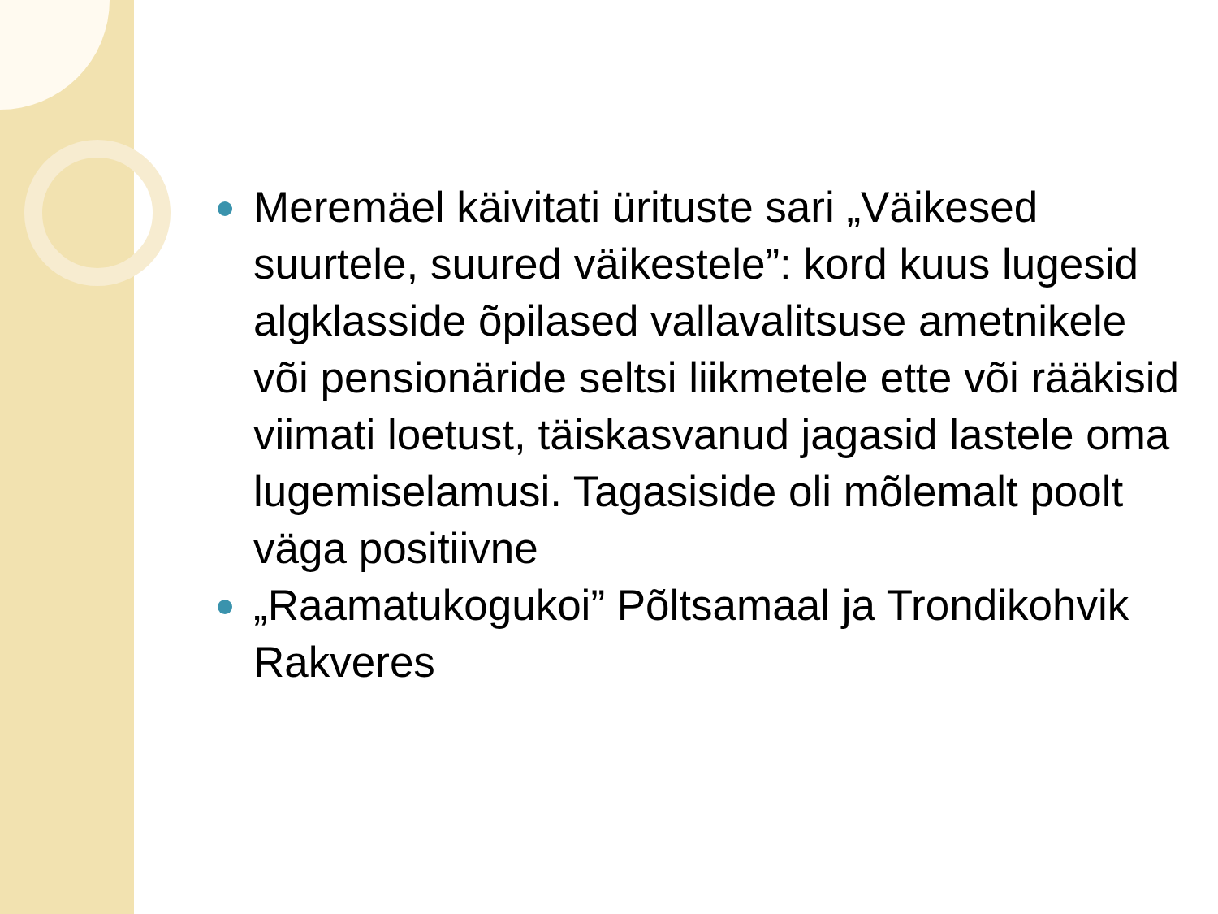Meremäel käivitati ürituste sari „Väikesed suurtele, suured väikestele”: kord kuus lugesid algklasside õpilased vallavalitsuse ametnikele või pensionäride seltsi liikmetele ette või rääkisid viimati loetust, täiskasvanud jagasid lastele oma lugemiselamusi. Tagasiside oli mõlemalt poolt väga positiivne
„Raamatukogukoi” Põltsamaal ja Trondikohvik Rakveres